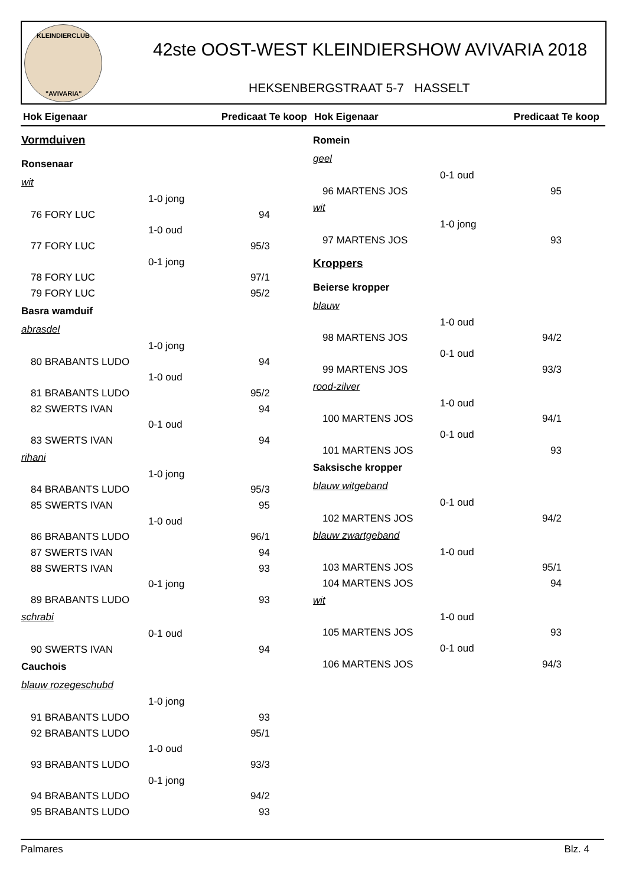KLEINDIERCLUB
"AVIVARIA"
42ste OOST-WEST KLEINDIERSHOW AVIVARIA 2018
HEKSENBERGSTRAAT 5-7 HASSELT
Hok Eigenaar Predicaat Te koop Hok Eigenaar Predicaat Te koop
Vormduiven
Ronsenaar
wit
1-0 jong
76 FORY LUC 94
1-0 oud
77 FORY LUC 95/3
0-1 jong
78 FORY LUC 97/1
79 FORY LUC 95/2
Basra wamduif
abrasdel
1-0 jong
80 BRABANTS LUDO 94
1-0 oud
81 BRABANTS LUDO 95/2
82 SWERTS IVAN 94
0-1 oud
83 SWERTS IVAN 94
rihani
1-0 jong
84 BRABANTS LUDO 95/3
85 SWERTS IVAN 95
1-0 oud
86 BRABANTS LUDO 96/1
87 SWERTS IVAN 94
88 SWERTS IVAN 93
0-1 jong
89 BRABANTS LUDO 93
schrabi
0-1 oud
90 SWERTS IVAN 94
Cauchois
blauw rozegeschubd
1-0 jong
91 BRABANTS LUDO 93
92 BRABANTS LUDO 95/1
1-0 oud
93 BRABANTS LUDO 93/3
0-1 jong
94 BRABANTS LUDO 94/2
95 BRABANTS LUDO 93
Romein
geel
0-1 oud
96 MARTENS JOS 95
wit
1-0 jong
97 MARTENS JOS 93
Kroppers
Beierse kropper
blauw
1-0 oud
98 MARTENS JOS 94/2
0-1 oud
99 MARTENS JOS 93/3
rood-zilver
1-0 oud
100 MARTENS JOS 94/1
0-1 oud
101 MARTENS JOS 93
Saksische kropper
blauw witgeband
0-1 oud
102 MARTENS JOS 94/2
blauw zwartgeband
1-0 oud
103 MARTENS JOS 95/1
104 MARTENS JOS 94
wit
1-0 oud
105 MARTENS JOS 93
0-1 oud
106 MARTENS JOS 94/3
Palmares Blz. 4